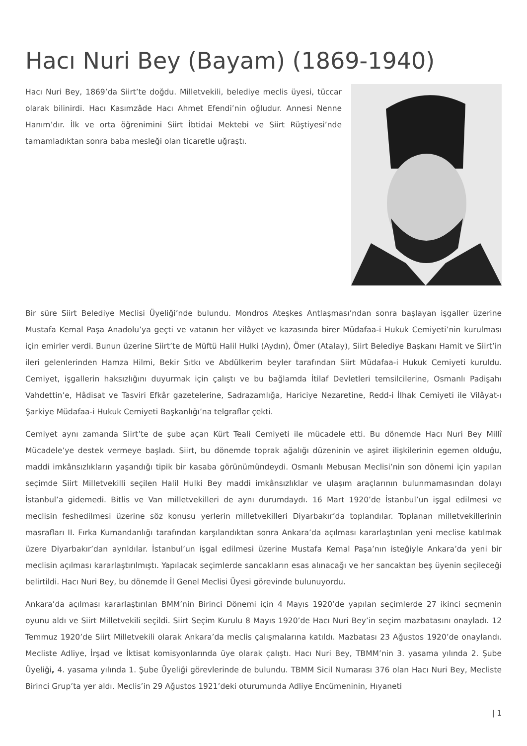Hacı Nuri Bey (Bayam) (1869-1940)
Hacı Nuri Bey, 1869’da Siirt’te doğdu. Milletvekili, belediye meclis üyesi, tüccar olarak bilinirdi. Hacı Kasımzâde Hacı Ahmet Efendi’nin oğludur. Annesi Nenne Hanım’dır. İlk ve orta öğrenimini Siirt İbtidai Mektebi ve Siirt Rüştiyesi’nde tamamladıktan sonra baba mesleği olan ticaretle uğraştı.
Bir süre Siirt Belediye Meclisi Üyeliği’nde bulundu. Mondros Ateşkes Antlaşması’ndan sonra başlayan işgaller üzerine Mustafa Kemal Paşa Anadolu’ya geçti ve vatanın her vilâyet ve kazasında birer Müdafaa-i Hukuk Cemiyeti’nin kurulması için emirler verdi. Bunun üzerine Siirt’te de Müftü Halil Hulki (Aydın), Ömer (Atalay), Siirt Belediye Başkanı Hamit ve Siirt’in ileri gelenlerinden Hamza Hilmi, Bekir Sıtkı ve Abdülkerim beyler tarafından Siirt Müdafaa-i Hukuk Cemiyeti kuruldu. Cemiyet, işgallerin haksızlığını duyurmak için çalıştı ve bu bağlamda İtilaf Devletleri temsilcilerine, Osmanlı Padişahı Vahdettin’e, Hâdisat ve Tasviri Efkâr gazetelerine, Sadrazamlığa, Hariciye Nezaretine, Redd-i İlhak Cemiyeti ile Vilâyat-ı Şarkiye Müdafaa-i Hukuk Cemiyeti Başkanlığı’na telgraflar çekti.
Cemiyet aynı zamanda Siirt’te de şube açan Kürt Teali Cemiyeti ile mücadele etti. Bu dönemde Hacı Nuri Bey Millî Mücadele’ye destek vermeye başladı. Siirt, bu dönemde toprak ağalığı düzeninin ve aşiret ilişkilerinin egemen olduğu, maddi imkânsızlıkların yaşandığı tipik bir kasaba görünümündeydi. Osmanlı Mebusan Meclisi’nin son dönemi için yapılan seçimde Siirt Milletvekilli seçilen Halil Hulki Bey maddi imkânsızlıklar ve ulaşım araçlarının bulunmamasından dolayı İstanbul’a gidemedi. Bitlis ve Van milletvekilleri de aynı durumdaydı. 16 Mart 1920’de İstanbul’un işgal edilmesi ve meclisin feshedilmesi üzerine söz konusu yerlerin milletvekilleri Diyarbakır’da toplandılar. Toplanan milletvekillerinin masrafları II. Fırka Kumandanlığı tarafından karşılandıktan sonra Ankara’da açılması kararlaştırılan yeni meclise katılmak üzere Diyarbakır’dan ayrıldılar. İstanbul’un işgal edilmesi üzerine Mustafa Kemal Paşa’nın isteğiyle Ankara’da yeni bir meclisin açılması kararlaştırılmıştı. Yapılacak seçimlerde sancakların esas alınacağı ve her sancaktan beş üyenin seçileceği belirtildi. Hacı Nuri Bey, bu dönemde İl Genel Meclisi Üyesi görevinde bulunuyordu.
Ankara’da açılması kararlaştırılan BMM’nin Birinci Dönemi için 4 Mayıs 1920’de yapılan seçimlerde 27 ikinci seçmenin oyunu aldı ve Siirt Milletvekili seçildi. Siirt Seçim Kurulu 8 Mayıs 1920’de Hacı Nuri Bey’in seçim mazbatasını onayladı. 12 Temmuz 1920’de Siirt Milletvekili olarak Ankara’da meclis çalışmalarına katıldı. Mazbatası 23 Ağustos 1920’de onaylandı. Mecliste Adliye, İrşad ve İktisat komisyonlarında üye olarak çalıştı. Hacı Nuri Bey, TBMM’nin 3. yasama yılında 2. Şube Üyeliği, 4. yasama yılında 1. Şube Üyeliği görevlerinde de bulundu. TBMM Sicil Numarası 376 olan Hacı Nuri Bey, Mecliste Birinci Grup’ta yer aldı. Meclis’in 29 Ağustos 1921’deki oturumunda Adliye Encümeninin, Hıyaneti
| 1